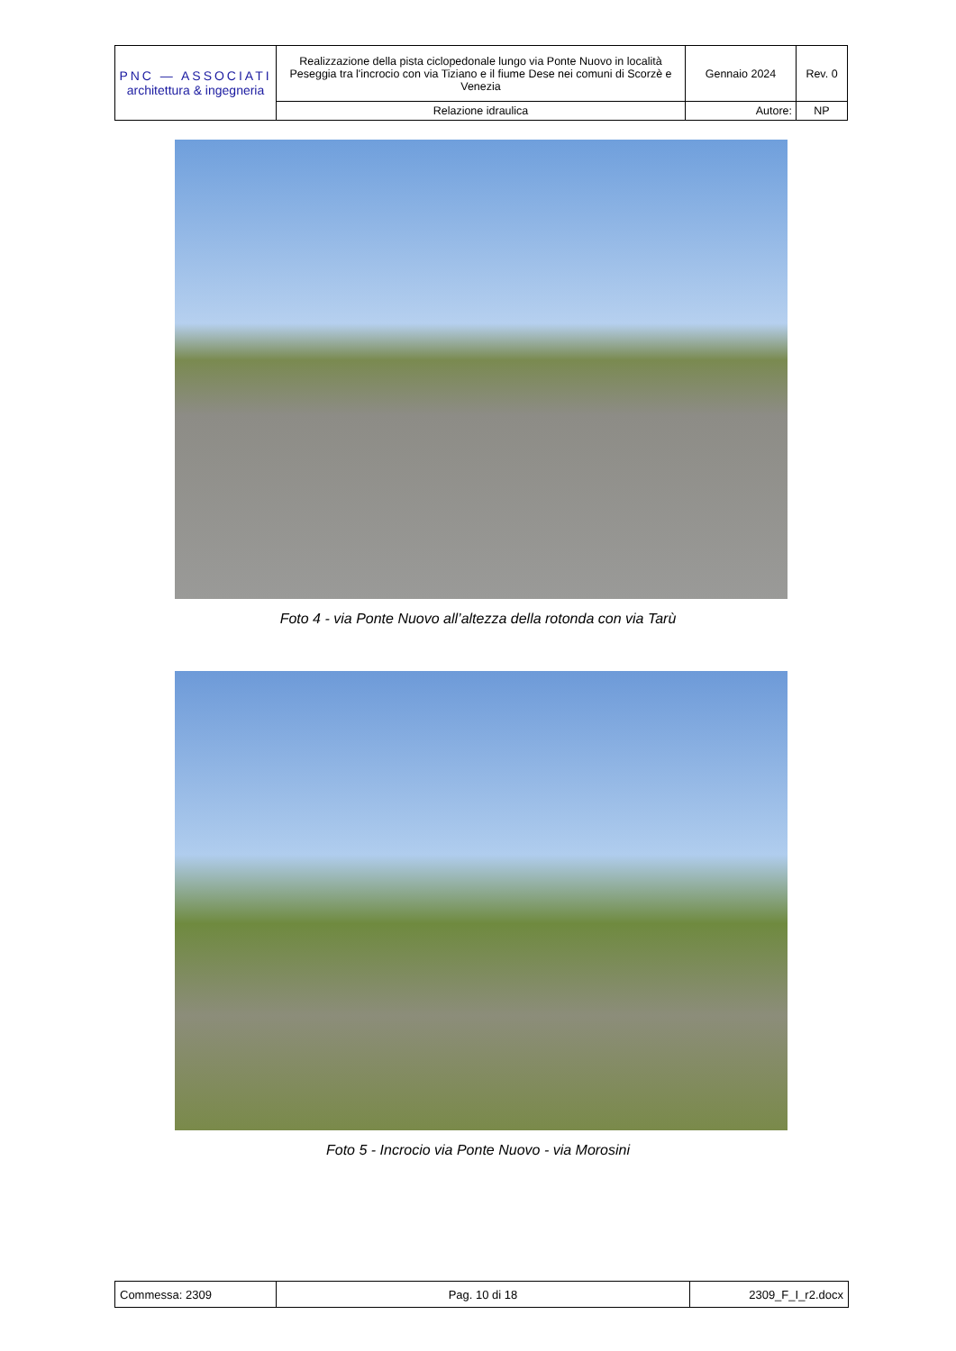| PNC — ASSOCIATI architettura & ingegneria | Realizzazione della pista ciclopedonale lungo via Ponte Nuovo in località Peseggia tra l'incrocio con via Tiziano e il fiume Dese nei comuni di Scorzè e Venezia | Gennaio 2024 | Rev. 0 |
| | Relazione idraulica | Autore: | NP |
Foto 4 - via Ponte Nuovo all’altezza della rotonda con via Tarù
Foto 5 - Incrocio via Ponte Nuovo - via Morosini
| Commessa: 2309 | Pag. 10 di 18 | 2309_F_I_r2.docx |